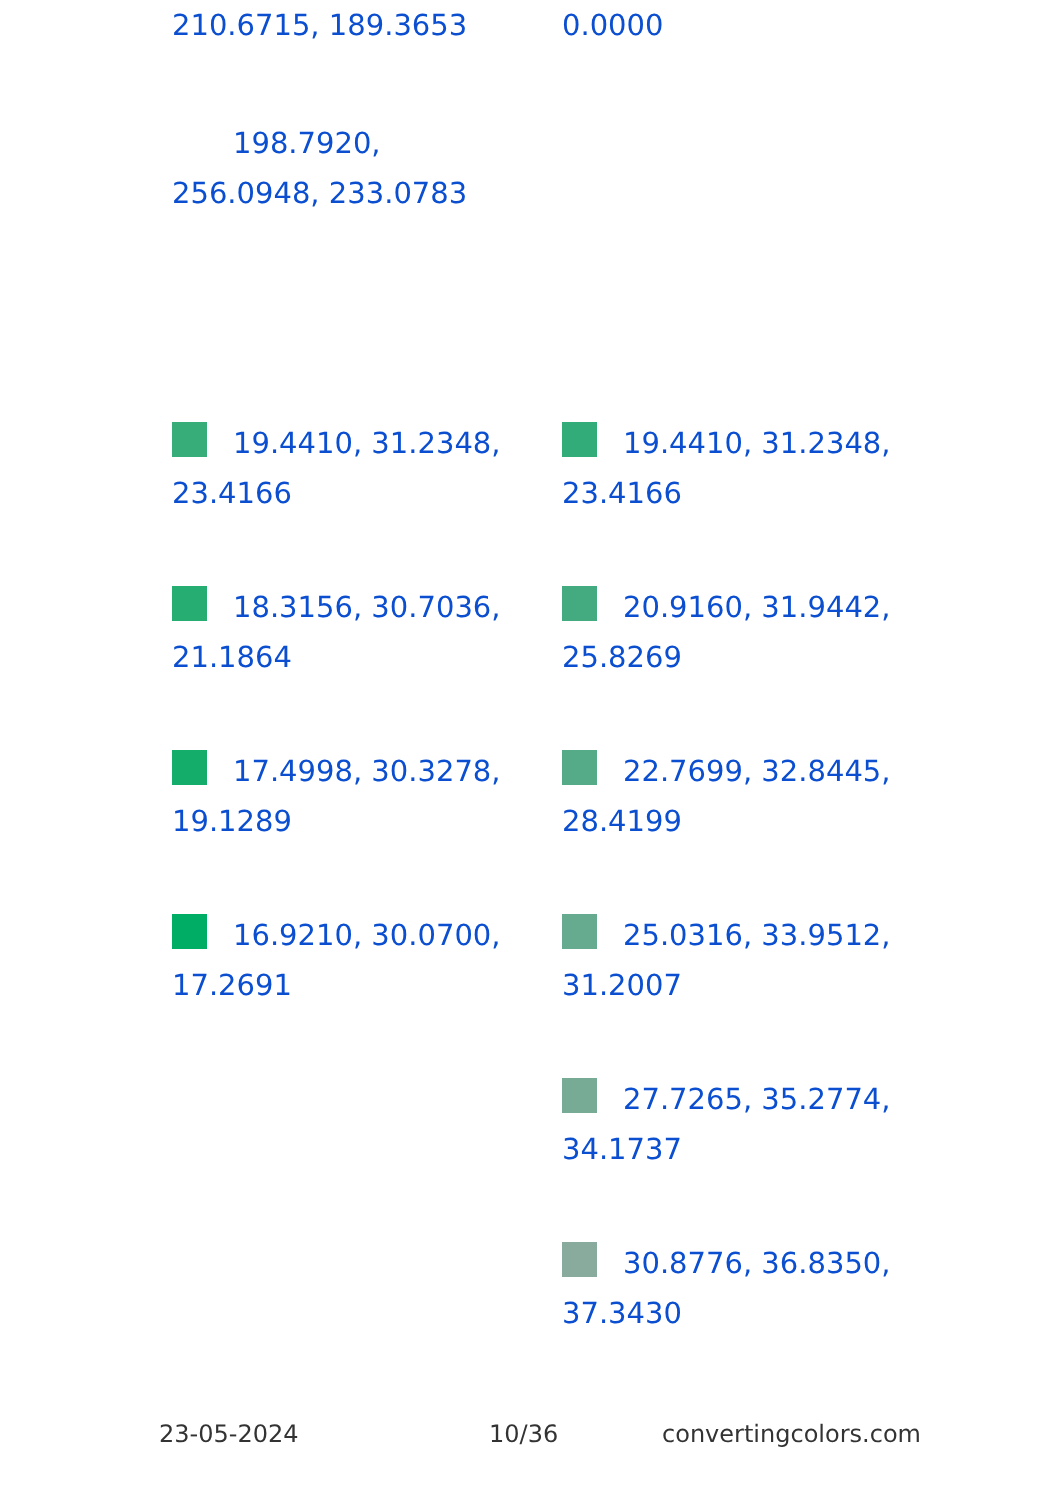210.6715, 189.3653 0.0000
198.7920,
256.0948, 233.0783
19.4410, 31.2348,
23.4166
19.4410, 31.2348,
23.4166
18.3156, 30.7036,
21.1864
20.9160, 31.9442,
25.8269
17.4998, 30.3278,
19.1289
22.7699, 32.8445,
28.4199
16.9210, 30.0700,
17.2691
25.0316, 33.9512,
31.2007
27.7265, 35.2774,
34.1737
30.8776, 36.8350,
37.3430
23-05-2024 10/36 convertingcolors.com